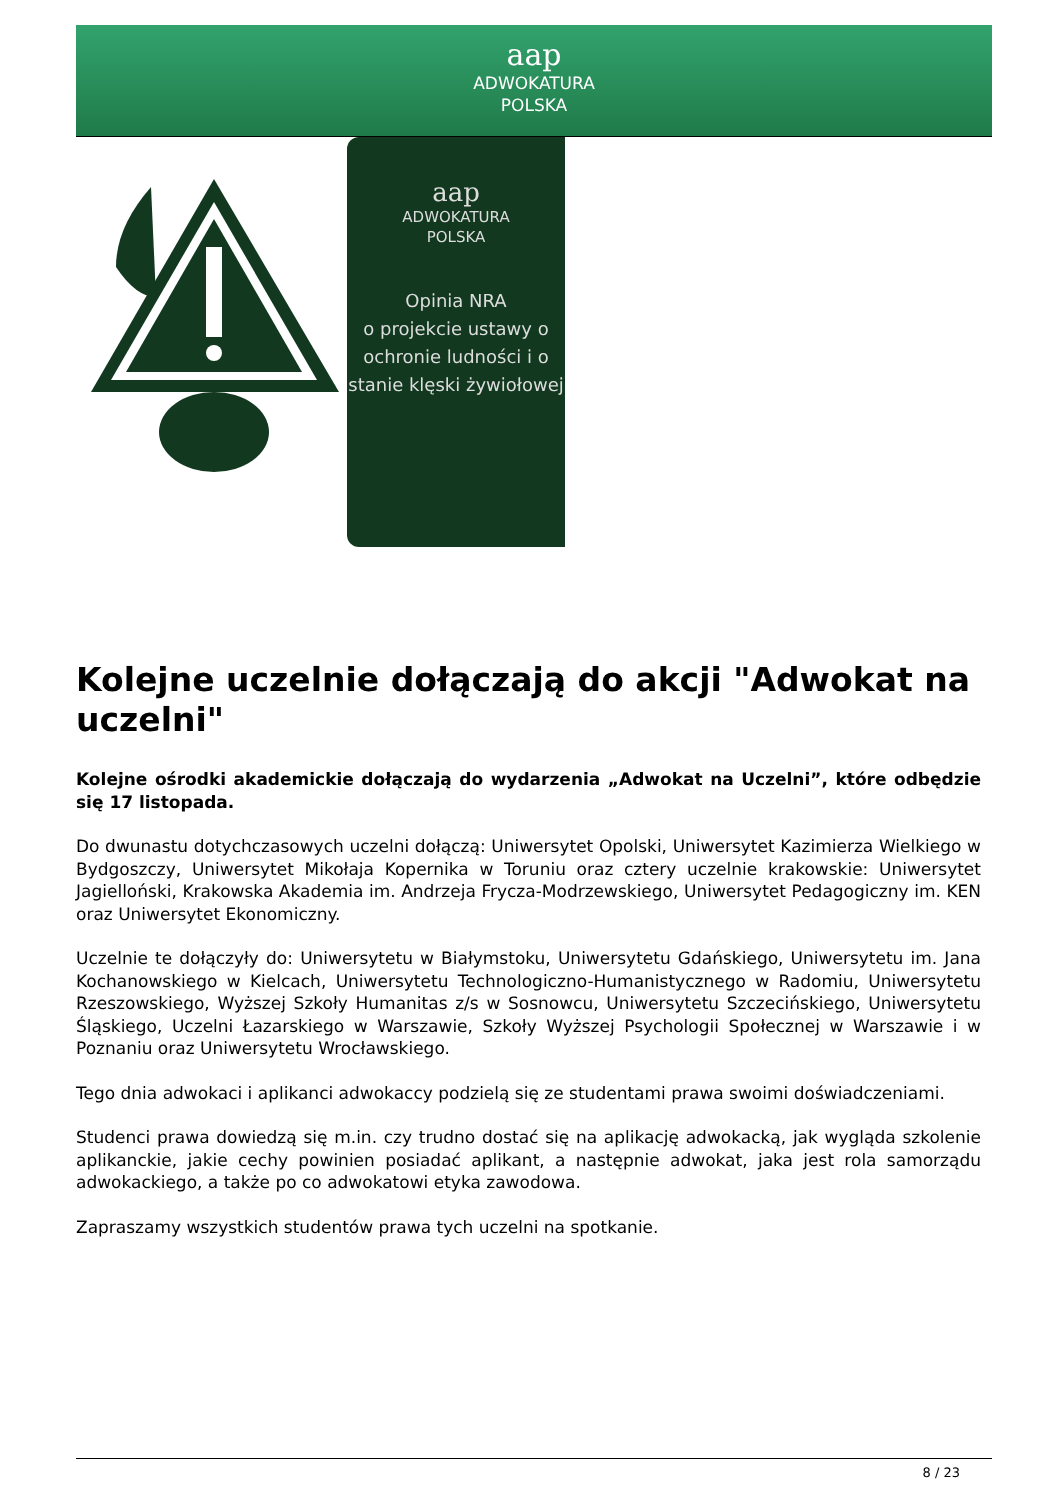aap
ADWOKATURA
POLSKA
aap
ADWOKATURA
POLSKA
Opinia NRA
o projekcie ustawy o ochronie ludności i o stanie klęski żywiołowej
Kolejne uczelnie dołączają do akcji "Adwokat na uczelni"
Kolejne ośrodki akademickie dołączają do wydarzenia „Adwokat na Uczelni”, które odbędzie się 17 listopada.
Do dwunastu dotychczasowych uczelni dołączą: Uniwersytet Opolski, Uniwersytet Kazimierza Wielkiego w Bydgoszczy, Uniwersytet Mikołaja Kopernika w Toruniu oraz cztery uczelnie krakowskie: Uniwersytet Jagielloński, Krakowska Akademia im. Andrzeja Frycza-Modrzewskiego, Uniwersytet Pedagogiczny im. KEN oraz Uniwersytet Ekonomiczny.
Uczelnie te dołączyły do: Uniwersytetu w Białymstoku, Uniwersytetu Gdańskiego, Uniwersytetu im. Jana Kochanowskiego w Kielcach, Uniwersytetu Technologiczno-Humanistycznego w Radomiu, Uniwersytetu Rzeszowskiego, Wyższej Szkoły Humanitas z/s w Sosnowcu, Uniwersytetu Szczecińskiego, Uniwersytetu Śląskiego, Uczelni Łazarskiego w Warszawie, Szkoły Wyższej Psychologii Społecznej w Warszawie i w Poznaniu oraz Uniwersytetu Wrocławskiego.
Tego dnia adwokaci i aplikanci adwokaccy podzielą się ze studentami prawa swoimi doświadczeniami.
Studenci prawa dowiedzą się m.in. czy trudno dostać się na aplikację adwokacką, jak wygląda szkolenie aplikanckie, jakie cechy powinien posiadać aplikant, a następnie adwokat, jaka jest rola samorządu adwokackiego, a także po co adwokatowi etyka zawodowa.
Zapraszamy wszystkich studentów prawa tych uczelni na spotkanie.
8 / 23